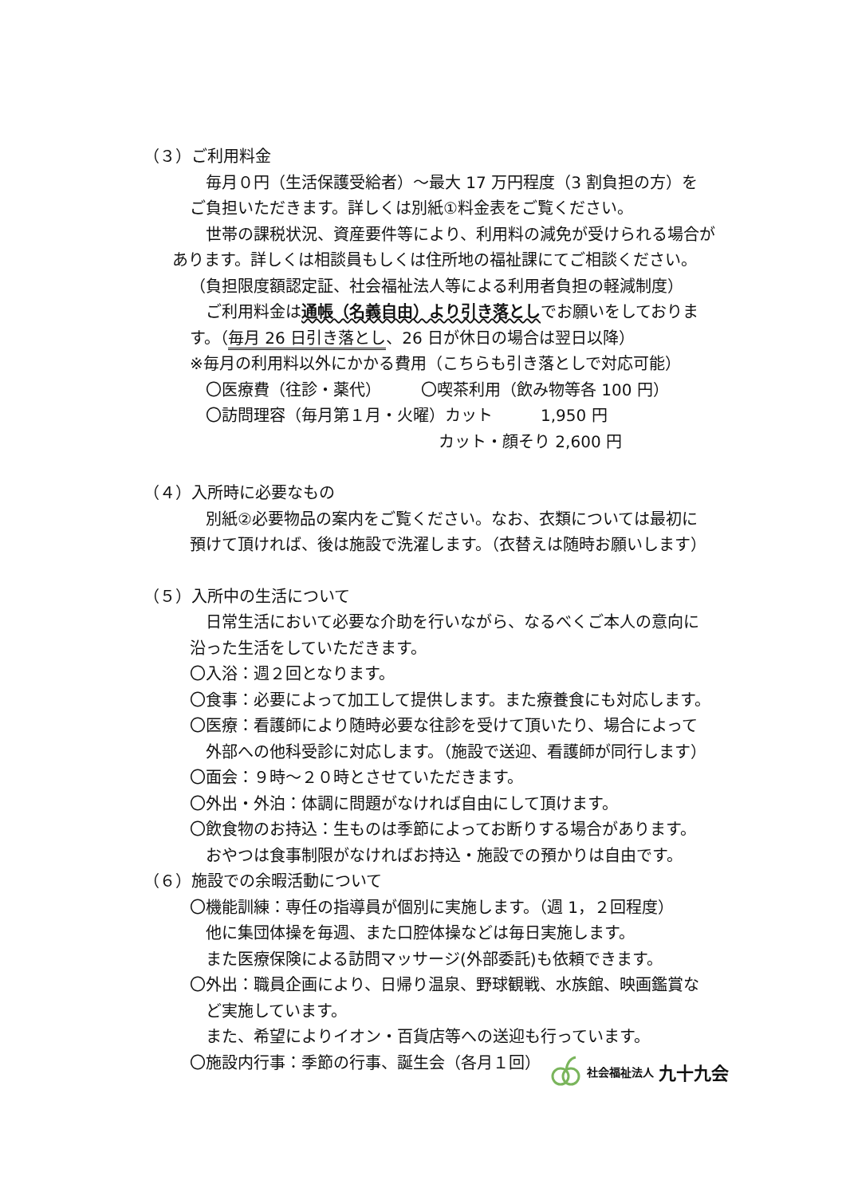（３）ご利用料金
毎月０円（生活保護受給者）～最大 17 万円程度（3 割負担の方）を
ご負担いただきます。詳しくは別紙①料金表をご覧ください。
世帯の課税状況、資産要件等により、利用料の減免が受けられる場合が
あります。詳しくは相談員もしくは住所地の福祉課にてご相談ください。
（負担限度額認定証、社会福祉法人等による利用者負担の軽減制度）
ご利用料金は通帳（名義自由）より引き落としでお願いをしておりま
す。（毎月 26 日引き落とし、26 日が休日の場合は翌日以降）
※毎月の利用料以外にかかる費用（こちらも引き落としで対応可能）
〇医療費（往診・薬代）　　　〇喫茶利用（飲み物等各 100 円）
〇訪問理容（毎月第１月・火曜）カット　　　1,950 円
カット・顔そり 2,600 円
（４）入所時に必要なもの
別紙②必要物品の案内をご覧ください。なお、衣類については最初に
預けて頂ければ、後は施設で洗濯します。（衣替えは随時お願いします）
（５）入所中の生活について
日常生活において必要な介助を行いながら、なるべくご本人の意向に
沿った生活をしていただきます。
〇入浴：週２回となります。
〇食事：必要によって加工して提供します。また療養食にも対応します。
〇医療：看護師により随時必要な往診を受けて頂いたり、場合によって
外部への他科受診に対応します。（施設で送迎、看護師が同行します）
〇面会：９時～２０時とさせていただきます。
〇外出・外泊：体調に問題がなければ自由にして頂けます。
〇飲食物のお持込：生ものは季節によってお断りする場合があります。
おやつは食事制限がなければお持込・施設での預かりは自由です。
（６）施設での余暇活動について
〇機能訓練：専任の指導員が個別に実施します。（週 1，２回程度）
他に集団体操を毎週、また口腔体操などは毎日実施します。
また医療保険による訪問マッサージ(外部委託)も依頼できます。
〇外出：職員企画により、日帰り温泉、野球観戦、水族館、映画鑑賞な
ど実施しています。
また、希望によりイオン・百貨店等への送迎も行っています。
〇施設内行事：季節の行事、誕生会（各月１回）
社会福祉法人 九十九会